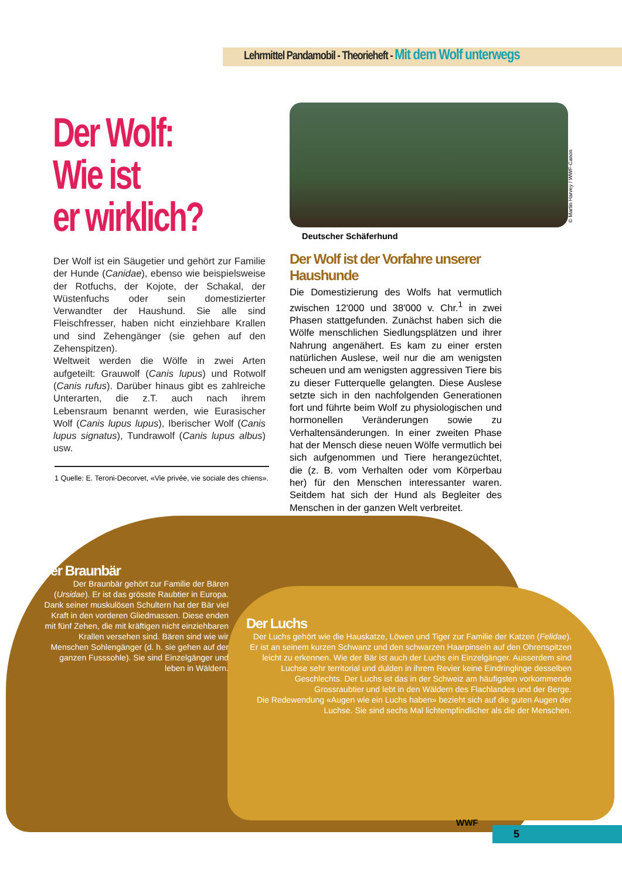Lehrmittel Pandamobil - Theorieheft - Mit dem Wolf unterwegs
Der Wolf:
Wie ist
er wirklich?
Der Wolf ist ein Säugetier und gehört zur Familie der Hunde (Canidae), ebenso wie beispielsweise der Rotfuchs, der Kojote, der Schakal, der Wüstenfuchs oder sein domestizierter Verwandter der Haushund. Sie alle sind Fleischfresser, haben nicht einziehbare Krallen und sind Zehengänger (sie gehen auf den Zehenspitzen).
Weltweit werden die Wölfe in zwei Arten aufgeteilt: Grauwolf (Canis lupus) und Rotwolf (Canis rufus). Darüber hinaus gibt es zahlreiche Unterarten, die z.T. auch nach ihrem Lebensraum benannt werden, wie Eurasischer Wolf (Canis lupus lupus), Iberischer Wolf (Canis lupus signatus), Tundrawolf (Canis lupus albus) usw.
1 Quelle: E. Teroni-Decorvet, «Vie privée, vie sociale des chiens».
© Martin Harvey / WWF-Canon
Deutscher Schäferhund
Der Wolf ist der Vorfahre unserer Haushunde
Die Domestizierung des Wolfs hat vermutlich zwischen 12'000 und 38'000 v. Chr.<sup>1</sup> in zwei Phasen stattgefunden. Zunächst haben sich die Wölfe menschlichen Siedlungsplätzen und ihrer Nahrung angenähert. Es kam zu einer ersten natürlichen Auslese, weil nur die am wenigsten scheuen und am wenigsten aggressiven Tiere bis zu dieser Futterquelle gelangten. Diese Auslese setzte sich in den nachfolgenden Generationen fort und führte beim Wolf zu physiologischen und hormonellen Veränderungen sowie zu Verhaltensänderungen. In einer zweiten Phase hat der Mensch diese neuen Wölfe vermutlich bei sich aufgenommen und Tiere herangezüchtet, die (z. B. vom Verhalten oder vom Körperbau her) für den Menschen interessanter waren. Seitdem hat sich der Hund als Begleiter des Menschen in der ganzen Welt verbreitet.
Der Braunbär
Der Braunbär gehört zur Familie der Bären (Ursidae). Er ist das grösste Raubtier in Europa. Dank seiner muskulösen Schultern hat der Bär viel Kraft in den vorderen Gliedmassen. Diese enden mit fünf Zehen, die mit kräftigen nicht einziehbaren Krallen versehen sind. Bären sind wie wir Menschen Sohlengänger (d. h. sie gehen auf der ganzen Fusssohle). Sie sind Einzelgänger und leben in Wäldern.
Der Luchs
Der Luchs gehört wie die Hauskatze, Löwen und Tiger zur Familie der Katzen (Felidae). Er ist an seinem kurzen Schwanz und den schwarzen Haarpinseln auf den Ohrenspitzen leicht zu erkennen. Wie der Bär ist auch der Luchs ein Einzelgänger. Ausserdem sind Luchse sehr territorial und dulden in ihrem Revier keine Eindringlinge desselben Geschlechts. Der Luchs ist das in der Schweiz am häufigsten vorkommende Grossraubtier und lebt in den Wäldern des Flachlandes und der Berge.
Die Redewendung «Augen wie ein Luchs haben» bezieht sich auf die guten Augen der Luchse. Sie sind sechs Mal lichtempfindlicher als die der Menschen.
WWF
5